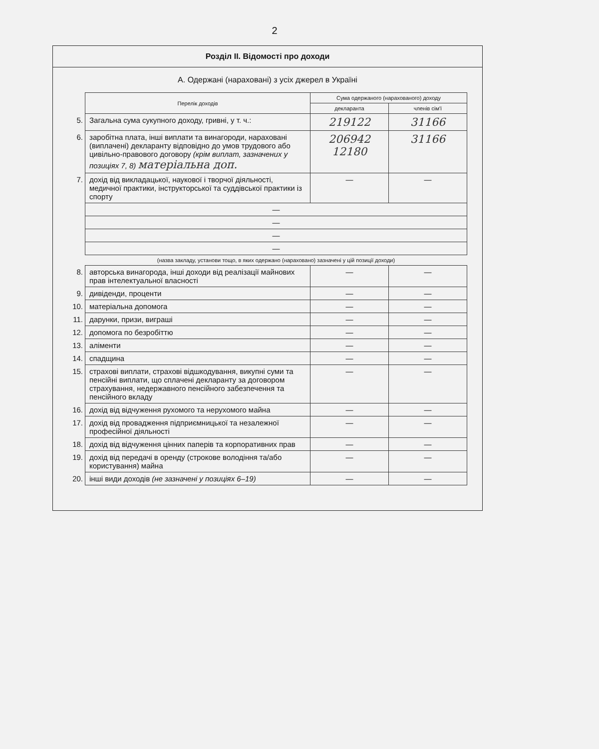2
Розділ ІІ. Відомості про доходи
А. Одержані (нараховані) з усіх джерел в Україні
| | Перелік доходів | Сума одержаного (нарахованого) доходу | |
| | | декларанта | членів сім'ї |
| 5. | Загальна сума сукупного доходу, гривні, у т. ч.: | 219122 | 31166 |
| 6. | заробітна плата, інші виплати та винагороди, нараховані (виплачені) декларанту відповідно до умов трудового або цивільно-правового договору (крім виплат, зазначених у позиціях 7, 8) матеріальна доп. | 206942 12180 | 31166 |
| 7. | дохід від викладацької, наукової і творчої діяльності, медичної практики, інструкторської та суддівської практики із спорту | — | — |
| | — | | |
| | — | | |
| | — | | |
| | — | | |
| | (назва закладу, установи тощо, в яких одержано (нараховано) зазначені у цій позиції доходи) | | |
| 8. | авторська винагорода, інші доходи від реалізації майнових прав інтелектуальної власності | — | — |
| 9. | дивіденди, проценти | — | — |
| 10. | матеріальна допомога | — | — |
| 11. | дарунки, призи, виграші | — | — |
| 12. | допомога по безробіттю | — | — |
| 13. | аліменти | — | — |
| 14. | спадщина | — | — |
| 15. | страхові виплати, страхові відшкодування, викупні суми та пенсійні виплати, що сплачені декларанту за договором страхування, недержавного пенсійного забезпечення та пенсійного вкладу | — | — |
| 16. | дохід від відчуження рухомого та нерухомого майна | — | — |
| 17. | дохід від провадження підприємницької та незалежної професійної діяльності | — | — |
| 18. | дохід від відчуження цінних паперів та корпоративних прав | — | — |
| 19. | дохід від передачі в оренду (строкове володіння та/або користування) майна | — | — |
| 20. | інші види доходів (не зазначені у позиціях 6–19) | — | — |